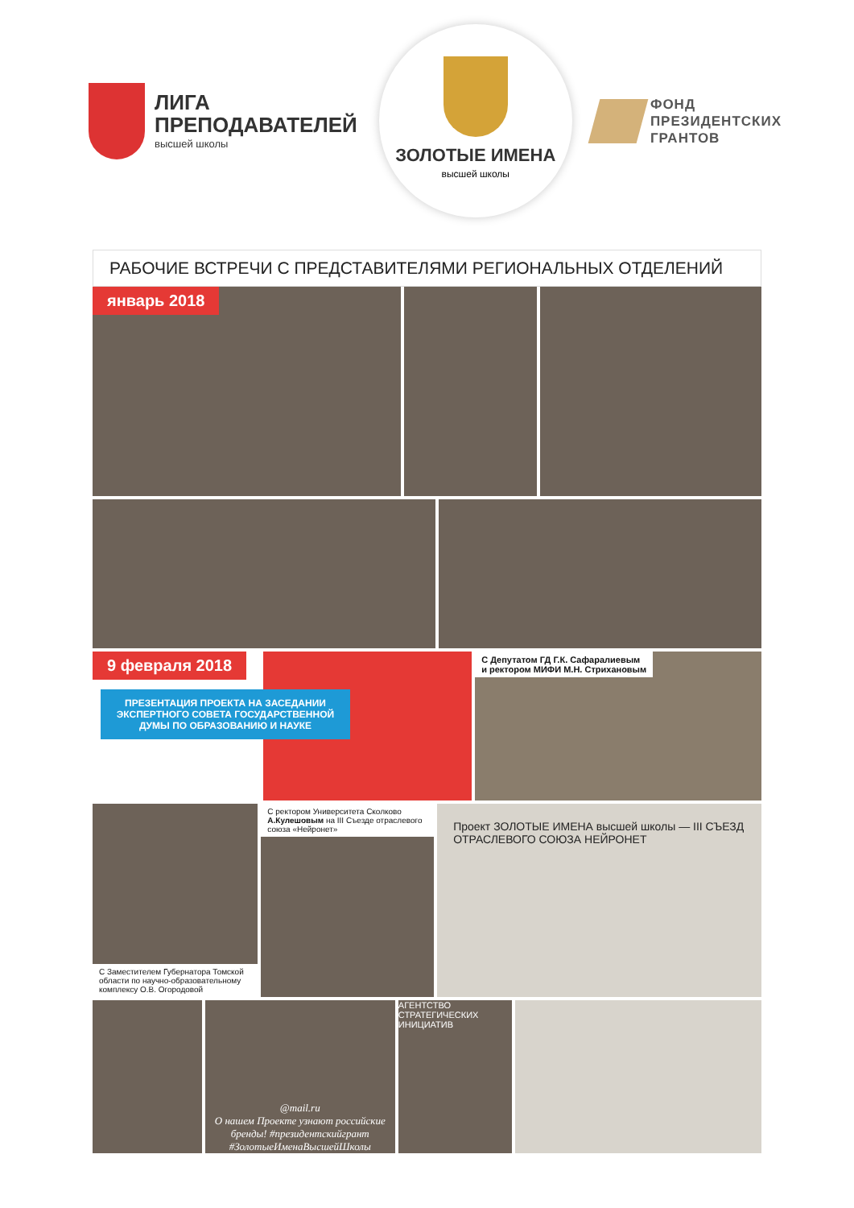ЛИГА
ПРЕПОДАВАТЕЛЕЙ
высшей школы
ЗОЛОТЫЕ ИМЕНА
высшей школы
ФОНД
ПРЕЗИДЕНТСКИХ
ГРАНТОВ
РАБОЧИЕ ВСТРЕЧИ С ПРЕДСТАВИТЕЛЯМИ РЕГИОНАЛЬНЫХ ОТДЕЛЕНИЙ
январь 2018
9 февраля 2018
ПРЕЗЕНТАЦИЯ ПРОЕКТА НА ЗАСЕДАНИИ ЭКСПЕРТНОГО СОВЕТА ГОСУДАРСТВЕННОЙ ДУМЫ ПО ОБРАЗОВАНИЮ И НАУКЕ
С Депутатом ГД Г.К. Сафаралиевым
и ректором МИФИ М.Н. Стрихановым
С Заместителем Губернатора Томской области по научно-образовательному комплексу О.В. Огородовой
С ректором Университета Сколково А.Кулешовым на III Съезде отраслевого союза «Нейронет»
Проект ЗОЛОТЫЕ ИМЕНА высшей школы — III СЪЕЗД ОТРАСЛЕВОГО СОЮЗА НЕЙРОНЕТ
@mail.ru
О нашем Проекте узнают российские бренды! #президентскийгрант #ЗолотыеИменаВысшейШколы
АГЕНТСТВО СТРАТЕГИЧЕСКИХ ИНИЦИАТИВ